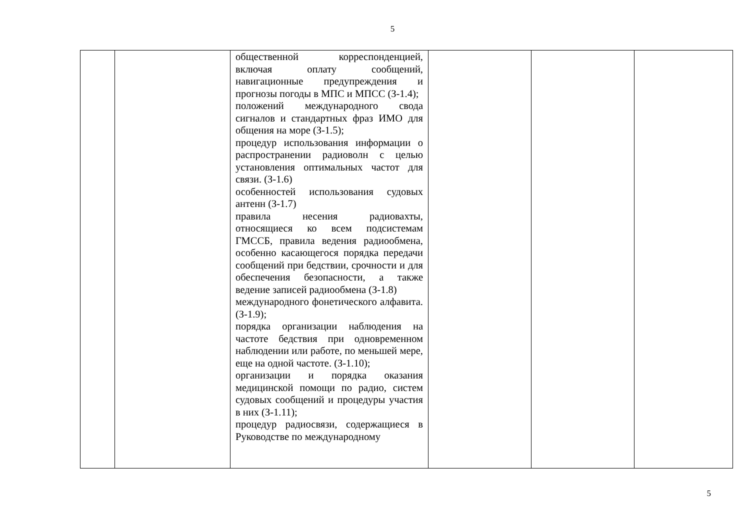5
| | | общественной корреспонденцией, включая оплату сообщений, навигационные предупреждения и прогнозы погоды в МПС и МПСС (З-1.4); положений международного свода сигналов и стандартных фраз ИМО для общения на море (З-1.5); процедур использования информации о распространении радиоволн с целью установления оптимальных частот для связи. (З-1.6) особенностей использования судовых антенн (З-1.7) правила несения радиовахты, относящиеся ко всем подсистемам ГМССБ, правила ведения радиообмена, особенно касающегося порядка передачи сообщений при бедствии, срочности и для обеспечения безопасности, а также ведение записей радиообмена (З-1.8) международного фонетического алфавита. (З-1.9); порядка организации наблюдения на частоте бедствия при одновременном наблюдении или работе, по меньшей мере, еще на одной частоте. (З-1.10); организации и порядка оказания медицинской помощи по радио, систем судовых сообщений и процедуры участия в них (З-1.11); процедур радиосвязи, содержащиеся в Руководстве по международному | | | |
5